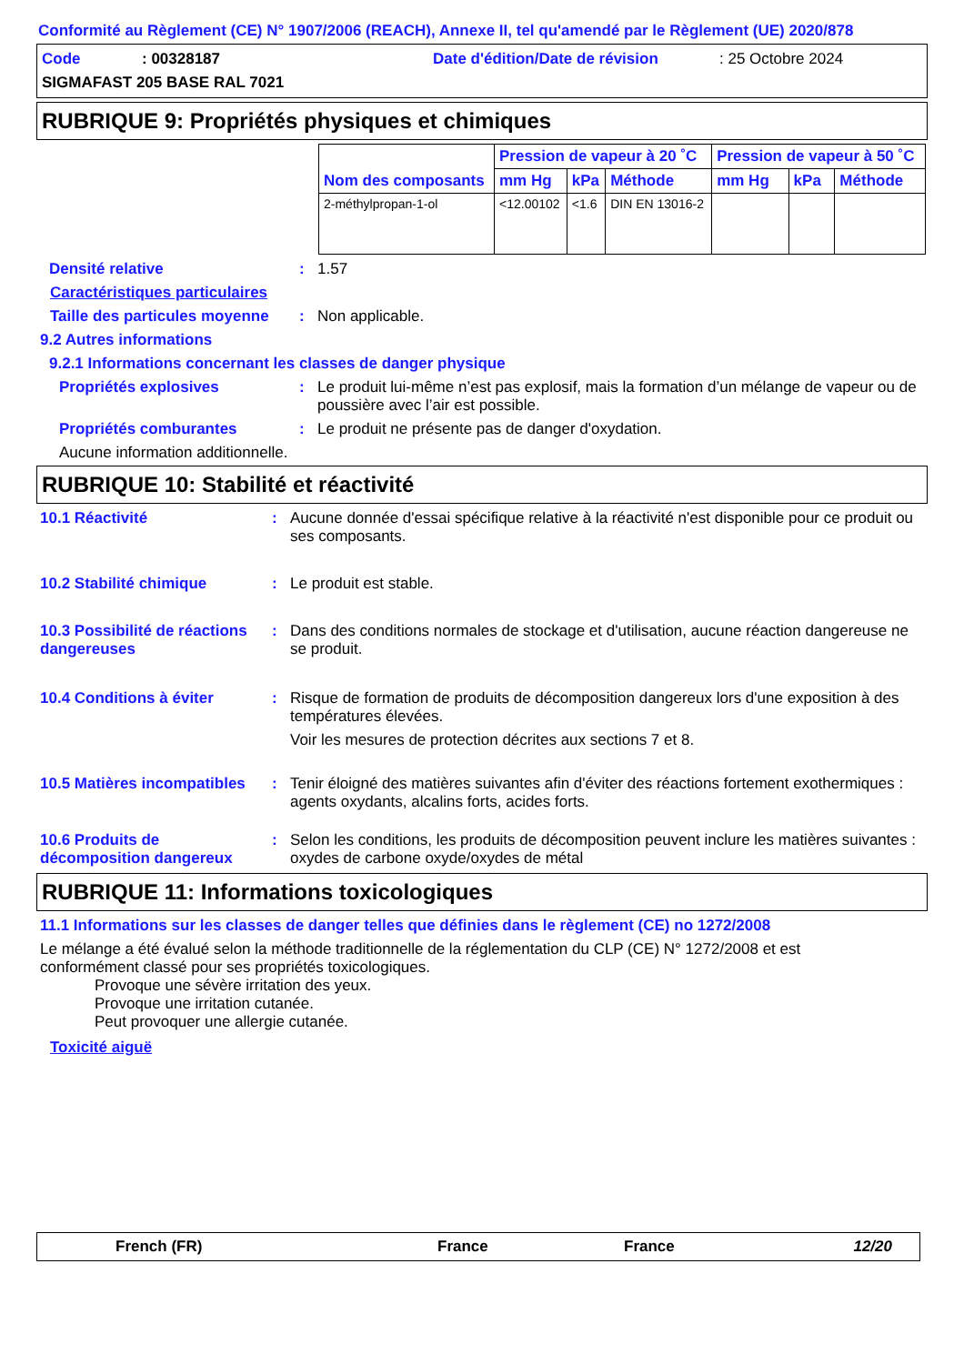Conformité au Règlement (CE) N° 1907/2006 (REACH), Annexe II, tel qu'amendé par le Règlement (UE) 2020/878
Code: 00328187 Date d'édition/Date de révision: 25 Octobre 2024
SIGMAFAST 205 BASE RAL 7021
RUBRIQUE 9: Propriétés physiques et chimiques
| Nom des composants | Pression de vapeur à 20 ˚C | | | Pression de vapeur à 50 ˚C | | |
| --- | --- | --- | --- | --- | --- | --- |
| | mm Hg | kPa | Méthode | mm Hg | kPa | Méthode |
| 2-méthylpropan-1-ol | <12.00102 | <1.6 | DIN EN 13016-2 | | | |
Densité relative: 1.57
Caractéristiques particulaires
Taille des particules moyenne: Non applicable.
9.2 Autres informations
9.2.1 Informations concernant les classes de danger physique
Propriétés explosives: Le produit lui-même n’est pas explosif, mais la formation d’un mélange de vapeur ou de poussière avec l’air est possible.
Propriétés comburantes: Le produit ne présente pas de danger d'oxydation.
Aucune information additionnelle.
RUBRIQUE 10: Stabilité et réactivité
10.1 Réactivité: Aucune donnée d'essai spécifique relative à la réactivité n'est disponible pour ce produit ou ses composants.
10.2 Stabilité chimique: Le produit est stable.
10.3 Possibilité de réactions dangereuses: Dans des conditions normales de stockage et d'utilisation, aucune réaction dangereuse ne se produit.
10.4 Conditions à éviter: Risque de formation de produits de décomposition dangereux lors d'une exposition à des températures élevées.
Voir les mesures de protection décrites aux sections 7 et 8.
10.5 Matières incompatibles: Tenir éloigné des matières suivantes afin d'éviter des réactions fortement exothermiques : agents oxydants, alcalins forts, acides forts.
10.6 Produits de décomposition dangereux: Selon les conditions, les produits de décomposition peuvent inclure les matières suivantes : oxydes de carbone oxyde/oxydes de métal
RUBRIQUE 11: Informations toxicologiques
11.1 Informations sur les classes de danger telles que définies dans le règlement (CE) no 1272/2008
Le mélange a été évalué selon la méthode traditionnelle de la réglementation du CLP (CE) N° 1272/2008 et est conformément classé pour ses propriétés toxicologiques.
Provoque une sévère irritation des yeux.
Provoque une irritation cutanée.
Peut provoquer une allergie cutanée.
Toxicité aiguë
French (FR) France France 12/20